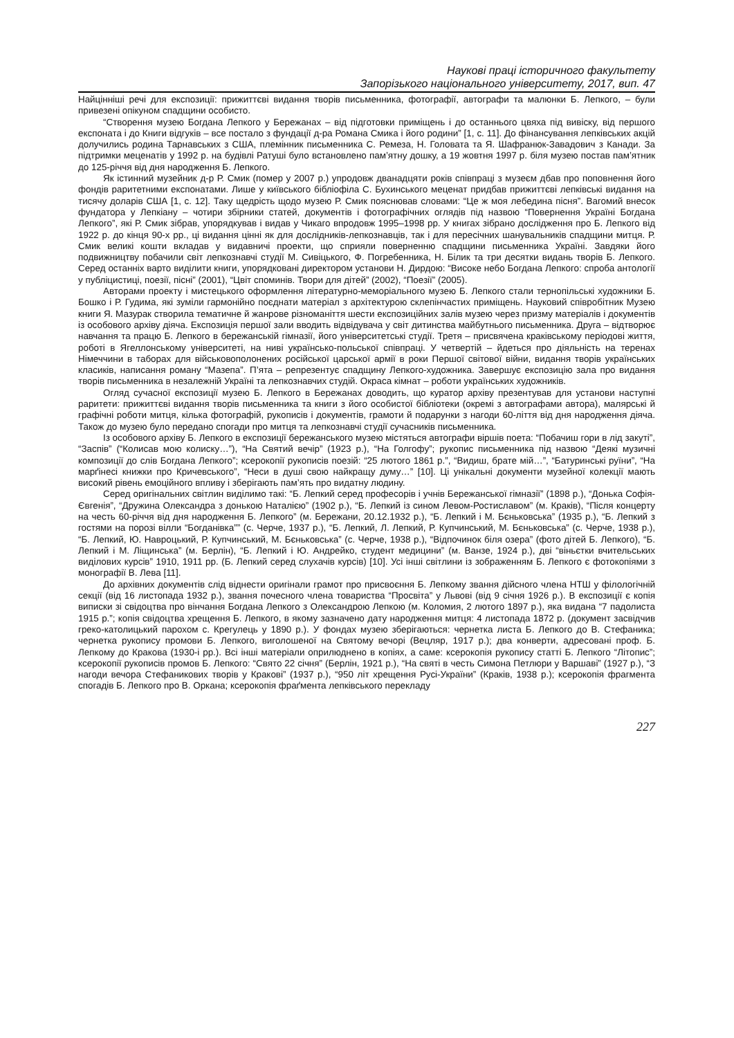Наукові праці історичного факультету
Запорізького національного університету, 2017, вип. 47
Найцінніші речі для експозиції: прижиттєві видання творів письменника, фотографії, автографи та малюнки Б. Лепкого, – були привезені опікуном спадщини особисто.
“Створення музею Богдана Лепкого у Бережанах – від підготовки приміщень і до останнього цвяха під вивіску, від першого експоната і до Книги відгуків – все постало з фундації д-ра Романа Смика і його родини” [1, с. 11]. До фінансування лепківських акцій долучились родина Тарнавських з США, племінник письменника С. Ремеза, Н. Головата та Я. Шафранюк-Завадович з Канади. За підтримки меценатів у 1992 р. на будівлі Ратуші було встановлено пам’ятну дошку, а 19 жовтня 1997 р. біля музею постав пам’ятник до 125-річчя від дня народження Б. Лепкого.
Як істинний музейник д-р Р. Смик (помер у 2007 р.) упродовж дванадцяти років співпраці з музеєм дбав про поповнення його фондів раритетними експонатами. Лише у київського бібліофіла С. Бухинського меценат придбав прижиттєві лепківські видання на тисячу доларів США [1, с. 12]. Таку щедрість щодо музею Р. Смик пояснював словами: “Це ж моя лебедина пісня”. Вагомий внесок фундатора у Лепкіану – чотири збірники статей, документів і фотографічних оглядів під назвою “Повернення Україні Богдана Лепкого”, які Р. Смик зібрав, упорядкував і видав у Чикаго впродовж 1995–1998 рр. У книгах зібрано дослідження про Б. Лепкого від 1922 р. до кінця 90-х рр., ці видання цінні як для дослідників-лепкознавців, так і для пересічних шанувальників спадщини митця. Р. Смик великі кошти вкладав у видавничі проекти, що сприяли поверненню спадщини письменника Україні. Завдяки його подвижництву побачили світ лепкознавчі студії М. Сивіцького, Ф. Погребенника, Н. Білик та три десятки видань творів Б. Лепкого. Серед останніх варто виділити книги, упорядковані директором установи Н. Дирдою: “Високе небо Богдана Лепкого: спроба антології у публіцистиці, поезії, пісні” (2001), “Цвіт споминів. Твори для дітей” (2002), “Поезії” (2005).
Авторами проекту і мистецького оформлення літературно-меморіального музею Б. Лепкого стали тернопільські художники Б. Бошко і Р. Гудима, які зуміли гармонійно поєднати матеріал з архітектурою склепінчастих приміщень. Науковий співробітник Музею книги Я. Мазурак створила тематичне й жанрове різноманіття шести експозиційних залів музею через призму матеріалів і документів із особового архіву діяча. Експозиція першої зали вводить відвідувача у світ дитинства майбутнього письменника. Друга – відтворює навчання та працю Б. Лепкого в бережанській гімназії, його університетські студії. Третя – присвячена краківському періодові життя, роботі в Ягеллонському університеті, на ниві українсько-польської співпраці. У четвертій – йдеться про діяльність на теренах Німеччини в таборах для військовополонених російської царської армії в роки Першої світової війни, видання творів українських класиків, написання роману “Мазепа”. П’ята – репрезентує спадщину Лепкого-художника. Завершує експозицію зала про видання творів письменника в незалежній Україні та лепкознавчих студій. Окраса кімнат – роботи українських художників.
Огляд сучасної експозиції музею Б. Лепкого в Бережанах доводить, що куратор архіву презентував для установи наступні раритети: прижиттєві видання творів письменника та книги з його особистої бібліотеки (окремі з автографами автора), малярські й графічні роботи митця, кілька фотографій, рукописів і документів, грамоти й подарунки з нагоди 60-ліття від дня народження діяча. Також до музею було передано спогади про митця та лепкознавчі студії сучасників письменника.
Із особового архіву Б. Лепкого в експозиції бережанського музею містяться автографи віршів поета: “Побачиш гори в лід закуті”, “Заспів” (“Колисав мою колиску…”), “На Святий вечір” (1923 р.), “На Голгофу”; рукопис письменника під назвою “Деякі музичні композиції до слів Богдана Лепкого”; ксерокопії рукописів поезій: “25 лютого 1861 р.”, “Видиш, брате мій…”, “Батуринські руїни”, “На марґінесі книжки про Кричевського”, “Неси в душі свою найкращу думу…” [10]. Ці унікальні документи музейної колекції мають високий рівень емоційного впливу і зберігають пам’ять про видатну людину.
Серед оригінальних світлин виділимо такі: “Б. Лепкий серед професорів і учнів Бережанської гімназії” (1898 р.), “Донька Софія-Євгенія”, “Дружина Олександра з донькою Наталією” (1902 р.), “Б. Лепкий із сином Левом-Ростиславом” (м. Краків), “Після концерту на честь 60-річчя від дня народження Б. Лепкого” (м. Бережани, 20.12.1932 р.), “Б. Лепкий і М. Бєньковська” (1935 р.), “Б. Лепкий з гостями на порозі вілли “Богданівка”” (с. Черче, 1937 р.), “Б. Лепкий, Л. Лепкий, Р. Купчинський, М. Бєньковська” (с. Черче, 1938 р.), “Б. Лепкий, Ю. Навроцький, Р. Купчинський, М. Бєньковська” (с. Черче, 1938 р.), “Відпочинок біля озера” (фото дітей Б. Лепкого), “Б. Лепкий і М. Ліщинська” (м. Берлін), “Б. Лепкий і Ю. Андрейко, студент медицини” (м. Ванзе, 1924 р.), дві “віньєтки вчительських виділових курсів” 1910, 1911 рр. (Б. Лепкий серед слухачів курсів) [10]. Усі інші світлини із зображенням Б. Лепкого є фотокопіями з монографії В. Лева [11].
До архівних документів слід віднести оригінали грамот про присвоєння Б. Лепкому звання дійсного члена НТШ у філологічній секції (від 16 листопада 1932 р.), звання почесного члена товариства “Просвіта” у Львові (від 9 січня 1926 р.). В експозиції є копія виписки зі свідоцтва про вінчання Богдана Лепкого з Олександрою Лепкою (м. Коломия, 2 лютого 1897 р.), яка видана “7 падолиста 1915 р.”; копія свідоцтва хрещення Б. Лепкого, в якому зазначено дату народження митця: 4 листопада 1872 р. (документ засвідчив греко-католицький парохом с. Крегулець у 1890 р.). У фондах музею зберігаються: чернетка листа Б. Лепкого до В. Стефаника; чернетка рукопису промови Б. Лепкого, виголошеної на Святому вечорі (Вецляр, 1917 р.); два конверти, адресовані проф. Б. Лепкому до Кракова (1930-і рр.). Всі інші матеріали оприлюднено в копіях, а саме: ксерокопія рукопису статті Б. Лепкого “Літопис”; ксерокопії рукописів промов Б. Лепкого: “Свято 22 січня” (Берлін, 1921 р.), “На святі в честь Симона Петлюри у Варшаві” (1927 р.), “З нагоди вечора Стефаникових творів у Кракові” (1937 р.), “950 літ хрещення Русі-України” (Краків, 1938 р.); ксерокопія фрагмента спогадів Б. Лепкого про В. Оркана; ксерокопія фраґмента лепківського перекладу
227